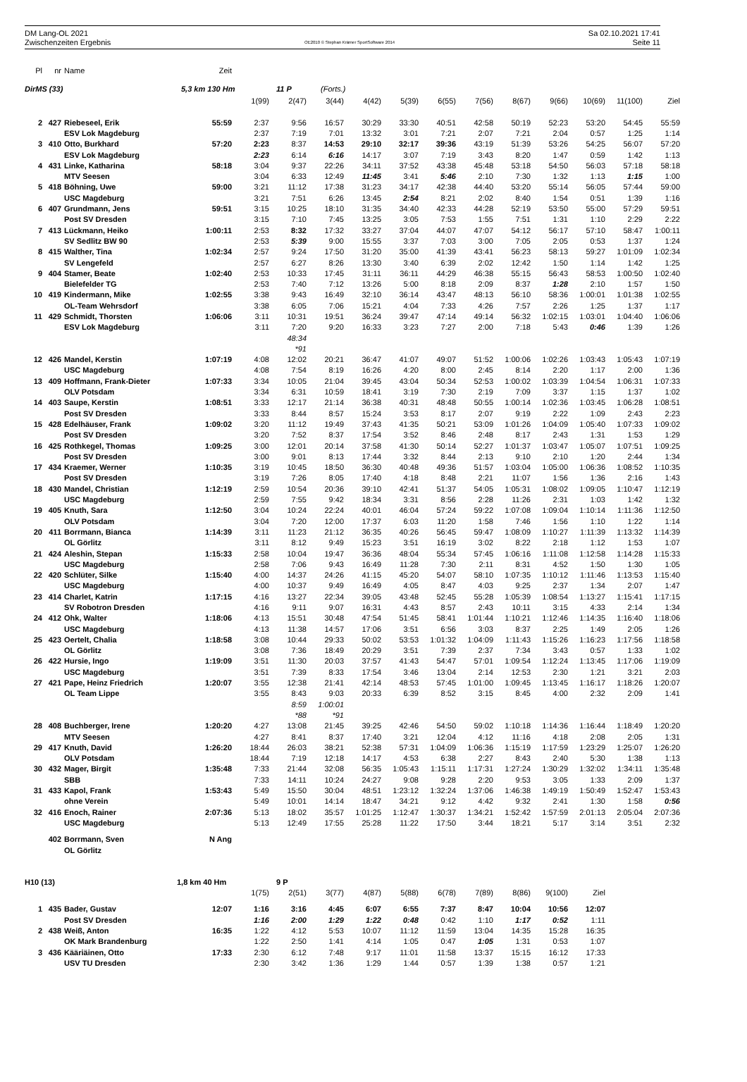DM Lang-OL 2021
Zwischenzeiten Ergebnis
OE2010 © Stephan Krämer SportSoftware 2014
Sa 02.10.2021 17:41
Seite 11
| Pl | nr | Name | Zeit | | | | | | | | | | | | |
| DirMS (33) | | | 5,3 km 130 Hm | | 11 P | (Forts.) | | | | | | | | | |
| | | | | 1(99) | 2(47) | 3(44) | 4(42) | 5(39) | 6(55) | 7(56) | 8(67) | 9(66) | 10(69) | 11(100) | Ziel |
| 2 | 427 | Riebeseel, Erik | 55:59 | 2:37 | 9:56 | 16:57 | 30:29 | 33:30 | 40:51 | 42:58 | 50:19 | 52:23 | 53:20 | 54:45 | 55:59 |
| | | ESV Lok Magdeburg | | 2:37 | 7:19 | 7:01 | 13:32 | 3:01 | 7:21 | 2:07 | 7:21 | 2:04 | 0:57 | 1:25 | 1:14 |
| 3 | 410 | Otto, Burkhard | 57:20 | 2:23 | 8:37 | 14:53 | 29:10 | 32:17 | 39:36 | 43:19 | 51:39 | 53:26 | 54:25 | 56:07 | 57:20 |
| | | ESV Lok Magdeburg | | 2:23 | 6:14 | 6:16 | 14:17 | 3:07 | 7:19 | 3:43 | 8:20 | 1:47 | 0:59 | 1:42 | 1:13 |
| 4 | 431 | Linke, Katharina | 58:18 | 3:04 | 9:37 | 22:26 | 34:11 | 37:52 | 43:38 | 45:48 | 53:18 | 54:50 | 56:03 | 57:18 | 58:18 |
| | | MTV Seesen | | 3:04 | 6:33 | 12:49 | 11:45 | 3:41 | 5:46 | 2:10 | 7:30 | 1:32 | 1:13 | 1:15 | 1:00 |
| 5 | 418 | Böhning, Uwe | 59:00 | 3:21 | 11:12 | 17:38 | 31:23 | 34:17 | 42:38 | 44:40 | 53:20 | 55:14 | 56:05 | 57:44 | 59:00 |
| | | USC Magdeburg | | 3:21 | 7:51 | 6:26 | 13:45 | 2:54 | 8:21 | 2:02 | 8:40 | 1:54 | 0:51 | 1:39 | 1:16 |
| 6 | 407 | Grundmann, Jens | 59:51 | 3:15 | 10:25 | 18:10 | 31:35 | 34:40 | 42:33 | 44:28 | 52:19 | 53:50 | 55:00 | 57:29 | 59:51 |
| | | Post SV Dresden | | 3:15 | 7:10 | 7:45 | 13:25 | 3:05 | 7:53 | 1:55 | 7:51 | 1:31 | 1:10 | 2:29 | 2:22 |
| 7 | 413 | Lückmann, Heiko | 1:00:11 | 2:53 | 8:32 | 17:32 | 33:27 | 37:04 | 44:07 | 47:07 | 54:12 | 56:17 | 57:10 | 58:47 | 1:00:11 |
| | | SV Sedlitz BW 90 | | 2:53 | 5:39 | 9:00 | 15:55 | 3:37 | 7:03 | 3:00 | 7:05 | 2:05 | 0:53 | 1:37 | 1:24 |
| 8 | 415 | Walther, Tina | 1:02:34 | 2:57 | 9:24 | 17:50 | 31:20 | 35:00 | 41:39 | 43:41 | 56:23 | 58:13 | 59:27 | 1:01:09 | 1:02:34 |
| | | SV Lengefeld | | 2:57 | 6:27 | 8:26 | 13:30 | 3:40 | 6:39 | 2:02 | 12:42 | 1:50 | 1:14 | 1:42 | 1:25 |
| 9 | 404 | Stamer, Beate | 1:02:40 | 2:53 | 10:33 | 17:45 | 31:11 | 36:11 | 44:29 | 46:38 | 55:15 | 56:43 | 58:53 | 1:00:50 | 1:02:40 |
| | | Bielefelder TG | | 2:53 | 7:40 | 7:12 | 13:26 | 5:00 | 8:18 | 2:09 | 8:37 | 1:28 | 2:10 | 1:57 | 1:50 |
| 10 | 419 | Kindermann, Mike | 1:02:55 | 3:38 | 9:43 | 16:49 | 32:10 | 36:14 | 43:47 | 48:13 | 56:10 | 58:36 | 1:00:01 | 1:01:38 | 1:02:55 |
| | | OL-Team Wehrsdorf | | 3:38 | 6:05 | 7:06 | 15:21 | 4:04 | 7:33 | 4:26 | 7:57 | 2:26 | 1:25 | 1:37 | 1:17 |
| 11 | 429 | Schmidt, Thorsten | 1:06:06 | 3:11 | 10:31 | 19:51 | 36:24 | 39:47 | 47:14 | 49:14 | 56:32 | 1:02:15 | 1:03:01 | 1:04:40 | 1:06:06 |
| | | ESV Lok Magdeburg | | 3:11 | 7:20 | 9:20 | 16:33 | 3:23 | 7:27 | 2:00 | 7:18 | 5:43 | 0:46 | 1:39 | 1:26 |
| | | | | | 48:34 | | | | | | | | | | |
| | | | | | *91 | | | | | | | | | | |
| 12 | 426 | Mandel, Kerstin | 1:07:19 | 4:08 | 12:02 | 20:21 | 36:47 | 41:07 | 49:07 | 51:52 | 1:00:06 | 1:02:26 | 1:03:43 | 1:05:43 | 1:07:19 |
| | | USC Magdeburg | | 4:08 | 7:54 | 8:19 | 16:26 | 4:20 | 8:00 | 2:45 | 8:14 | 2:20 | 1:17 | 2:00 | 1:36 |
| 13 | 409 | Hoffmann, Frank-Dieter | 1:07:33 | 3:34 | 10:05 | 21:04 | 39:45 | 43:04 | 50:34 | 52:53 | 1:00:02 | 1:03:39 | 1:04:54 | 1:06:31 | 1:07:33 |
| | | OLV Potsdam | | 3:34 | 6:31 | 10:59 | 18:41 | 3:19 | 7:30 | 2:19 | 7:09 | 3:37 | 1:15 | 1:37 | 1:02 |
| 14 | 403 | Saupe, Kerstin | 1:08:51 | 3:33 | 12:17 | 21:14 | 36:38 | 40:31 | 48:48 | 50:55 | 1:00:14 | 1:02:36 | 1:03:45 | 1:06:28 | 1:08:51 |
| | | Post SV Dresden | | 3:33 | 8:44 | 8:57 | 15:24 | 3:53 | 8:17 | 2:07 | 9:19 | 2:22 | 1:09 | 2:43 | 2:23 |
| 15 | 428 | Edelhäuser, Frank | 1:09:02 | 3:20 | 11:12 | 19:49 | 37:43 | 41:35 | 50:21 | 53:09 | 1:01:26 | 1:04:09 | 1:05:40 | 1:07:33 | 1:09:02 |
| | | Post SV Dresden | | 3:20 | 7:52 | 8:37 | 17:54 | 3:52 | 8:46 | 2:48 | 8:17 | 2:43 | 1:31 | 1:53 | 1:29 |
| 16 | 425 | Rothkegel, Thomas | 1:09:25 | 3:00 | 12:01 | 20:14 | 37:58 | 41:30 | 50:14 | 52:27 | 1:01:37 | 1:03:47 | 1:05:07 | 1:07:51 | 1:09:25 |
| | | Post SV Dresden | | 3:00 | 9:01 | 8:13 | 17:44 | 3:32 | 8:44 | 2:13 | 9:10 | 2:10 | 1:20 | 2:44 | 1:34 |
| 17 | 434 | Kraemer, Werner | 1:10:35 | 3:19 | 10:45 | 18:50 | 36:30 | 40:48 | 49:36 | 51:57 | 1:03:04 | 1:05:00 | 1:06:36 | 1:08:52 | 1:10:35 |
| | | Post SV Dresden | | 3:19 | 7:26 | 8:05 | 17:40 | 4:18 | 8:48 | 2:21 | 11:07 | 1:56 | 1:36 | 2:16 | 1:43 |
| 18 | 430 | Mandel, Christian | 1:12:19 | 2:59 | 10:54 | 20:36 | 39:10 | 42:41 | 51:37 | 54:05 | 1:05:31 | 1:08:02 | 1:09:05 | 1:10:47 | 1:12:19 |
| | | USC Magdeburg | | 2:59 | 7:55 | 9:42 | 18:34 | 3:31 | 8:56 | 2:28 | 11:26 | 2:31 | 1:03 | 1:42 | 1:32 |
| 19 | 405 | Knuth, Sara | 1:12:50 | 3:04 | 10:24 | 22:24 | 40:01 | 46:04 | 57:24 | 59:22 | 1:07:08 | 1:09:04 | 1:10:14 | 1:11:36 | 1:12:50 |
| | | OLV Potsdam | | 3:04 | 7:20 | 12:00 | 17:37 | 6:03 | 11:20 | 1:58 | 7:46 | 1:56 | 1:10 | 1:22 | 1:14 |
| 20 | 411 | Borrmann, Bianca | 1:14:39 | 3:11 | 11:23 | 21:12 | 36:35 | 40:26 | 56:45 | 59:47 | 1:08:09 | 1:10:27 | 1:11:39 | 1:13:32 | 1:14:39 |
| | | OL Görlitz | | 3:11 | 8:12 | 9:49 | 15:23 | 3:51 | 16:19 | 3:02 | 8:22 | 2:18 | 1:12 | 1:53 | 1:07 |
| 21 | 424 | Aleshin, Stepan | 1:15:33 | 2:58 | 10:04 | 19:47 | 36:36 | 48:04 | 55:34 | 57:45 | 1:06:16 | 1:11:08 | 1:12:58 | 1:14:28 | 1:15:33 |
| | | USC Magdeburg | | 2:58 | 7:06 | 9:43 | 16:49 | 11:28 | 7:30 | 2:11 | 8:31 | 4:52 | 1:50 | 1:30 | 1:05 |
| 22 | 420 | Schlüter, Silke | 1:15:40 | 4:00 | 14:37 | 24:26 | 41:15 | 45:20 | 54:07 | 58:10 | 1:07:35 | 1:10:12 | 1:11:46 | 1:13:53 | 1:15:40 |
| | | USC Magdeburg | | 4:00 | 10:37 | 9:49 | 16:49 | 4:05 | 8:47 | 4:03 | 9:25 | 2:37 | 1:34 | 2:07 | 1:47 |
| 23 | 414 | Charlet, Katrin | 1:17:15 | 4:16 | 13:27 | 22:34 | 39:05 | 43:48 | 52:45 | 55:28 | 1:05:39 | 1:08:54 | 1:13:27 | 1:15:41 | 1:17:15 |
| | | SV Robotron Dresden | | 4:16 | 9:11 | 9:07 | 16:31 | 4:43 | 8:57 | 2:43 | 10:11 | 3:15 | 4:33 | 2:14 | 1:34 |
| 24 | 412 | Ohk, Walter | 1:18:06 | 4:13 | 15:51 | 30:48 | 47:54 | 51:45 | 58:41 | 1:01:44 | 1:10:21 | 1:12:46 | 1:14:35 | 1:16:40 | 1:18:06 |
| | | USC Magdeburg | | 4:13 | 11:38 | 14:57 | 17:06 | 3:51 | 6:56 | 3:03 | 8:37 | 2:25 | 1:49 | 2:05 | 1:26 |
| 25 | 423 | Oertelt, Chalia | 1:18:58 | 3:08 | 10:44 | 29:33 | 50:02 | 53:53 | 1:01:32 | 1:04:09 | 1:11:43 | 1:15:26 | 1:16:23 | 1:17:56 | 1:18:58 |
| | | OL Görlitz | | 3:08 | 7:36 | 18:49 | 20:29 | 3:51 | 7:39 | 2:37 | 7:34 | 3:43 | 0:57 | 1:33 | 1:02 |
| 26 | 422 | Hursie, Ingo | 1:19:09 | 3:51 | 11:30 | 20:03 | 37:57 | 41:43 | 54:47 | 57:01 | 1:09:54 | 1:12:24 | 1:13:45 | 1:17:06 | 1:19:09 |
| | | USC Magdeburg | | 3:51 | 7:39 | 8:33 | 17:54 | 3:46 | 13:04 | 2:14 | 12:53 | 2:30 | 1:21 | 3:21 | 2:03 |
| 27 | 421 | Pape, Heinz Friedrich | 1:20:07 | 3:55 | 12:38 | 21:41 | 42:14 | 48:53 | 57:45 | 1:01:00 | 1:09:45 | 1:13:45 | 1:16:17 | 1:18:26 | 1:20:07 |
| | | OL Team Lippe | | 3:55 | 8:43 | 9:03 | 20:33 | 6:39 | 8:52 | 3:15 | 8:45 | 4:00 | 2:32 | 2:09 | 1:41 |
| | | | | | 8:59 | 1:00:01 | | | | | | | | | |
| | | | | | *88 | *91 | | | | | | | | | |
| 28 | 408 | Buchberger, Irene | 1:20:20 | 4:27 | 13:08 | 21:45 | 39:25 | 42:46 | 54:50 | 59:02 | 1:10:18 | 1:14:36 | 1:16:44 | 1:18:49 | 1:20:20 |
| | | MTV Seesen | | 4:27 | 8:41 | 8:37 | 17:40 | 3:21 | 12:04 | 4:12 | 11:16 | 4:18 | 2:08 | 2:05 | 1:31 |
| 29 | 417 | Knuth, David | 1:26:20 | 18:44 | 26:03 | 38:21 | 52:38 | 57:31 | 1:04:09 | 1:06:36 | 1:15:19 | 1:17:59 | 1:23:29 | 1:25:07 | 1:26:20 |
| | | OLV Potsdam | | 18:44 | 7:19 | 12:18 | 14:17 | 4:53 | 6:38 | 2:27 | 8:43 | 2:40 | 5:30 | 1:38 | 1:13 |
| 30 | 432 | Mager, Birgit | 1:35:48 | 7:33 | 21:44 | 32:08 | 56:35 | 1:05:43 | 1:15:11 | 1:17:31 | 1:27:24 | 1:30:29 | 1:32:02 | 1:34:11 | 1:35:48 |
| | | SBB | | 7:33 | 14:11 | 10:24 | 24:27 | 9:08 | 9:28 | 2:20 | 9:53 | 3:05 | 1:33 | 2:09 | 1:37 |
| 31 | 433 | Kapol, Frank | 1:53:43 | 5:49 | 15:50 | 30:04 | 48:51 | 1:23:12 | 1:32:24 | 1:37:06 | 1:46:38 | 1:49:19 | 1:50:49 | 1:52:47 | 1:53:43 |
| | | ohne Verein | | 5:49 | 10:01 | 14:14 | 18:47 | 34:21 | 9:12 | 4:42 | 9:32 | 2:41 | 1:30 | 1:58 | 0:56 |
| 32 | 416 | Enoch, Rainer | 2:07:36 | 5:13 | 18:02 | 35:57 | 1:01:25 | 1:12:47 | 1:30:37 | 1:34:21 | 1:52:42 | 1:57:59 | 2:01:13 | 2:05:04 | 2:07:36 |
| | | USC Magdeburg | | 5:13 | 12:49 | 17:55 | 25:28 | 11:22 | 17:50 | 3:44 | 18:21 | 5:17 | 3:14 | 3:51 | 2:32 |
| | 402 | Borrmann, Sven | N Ang | | | | | | | | | | | | |
| | | OL Görlitz | | | | | | | | | | | | | |
| H10 (13) | | | 1,8 km 40 Hm | | 9 P | | | | | | | | | | |
| | | | | 1(75) | 2(51) | 3(77) | 4(87) | 5(88) | 6(78) | 7(89) | 8(86) | 9(100) | Ziel | | |
| 1 | 435 | Bader, Gustav | 12:07 | 1:16 | 3:16 | 4:45 | 6:07 | 6:55 | 7:37 | 8:47 | 10:04 | 10:56 | 12:07 | | |
| | | Post SV Dresden | | 1:16 | 2:00 | 1:29 | 1:22 | 0:48 | 0:42 | 1:10 | 1:17 | 0:52 | 1:11 | | |
| 2 | 438 | Weiß, Anton | 16:35 | 1:22 | 4:12 | 5:53 | 10:07 | 11:12 | 11:59 | 13:04 | 14:35 | 15:28 | 16:35 | | |
| | | OK Mark Brandenburg | | 1:22 | 2:50 | 1:41 | 4:14 | 1:05 | 0:47 | 1:05 | 1:31 | 0:53 | 1:07 | | |
| 3 | 436 | Kääriäinen, Otto | 17:33 | 2:30 | 6:12 | 7:48 | 9:17 | 11:01 | 11:58 | 13:37 | 15:15 | 16:12 | 17:33 | | |
| | | USV TU Dresden | | 2:30 | 3:42 | 1:36 | 1:29 | 1:44 | 0:57 | 1:39 | 1:38 | 0:57 | 1:21 | | |